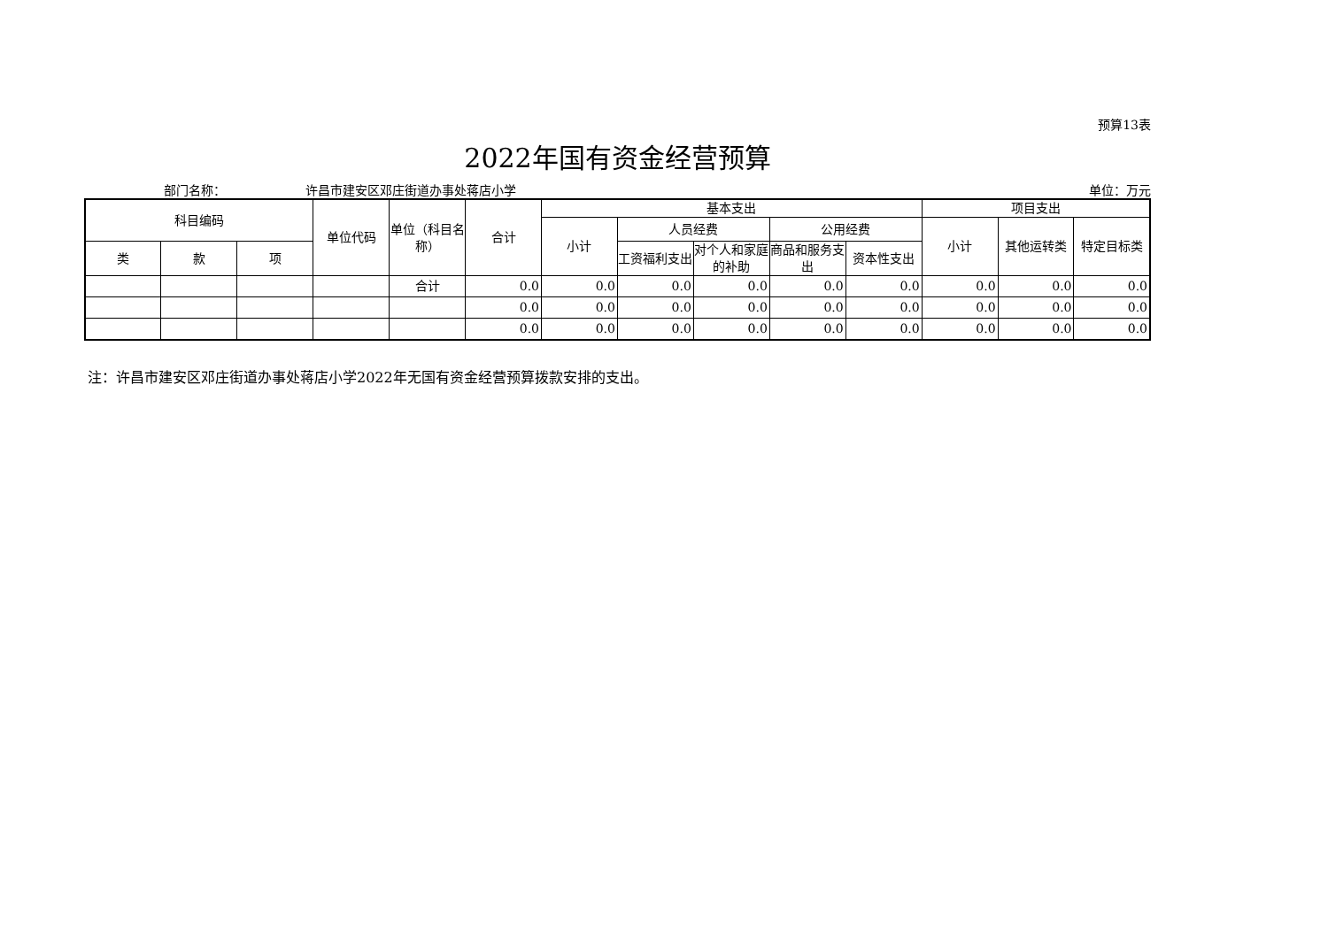预算13表
2022年国有资金经营预算
部门名称： 许昌市建安区邓庄街道办事处蒋店小学 单位：万元
| 科目编码 | | | 单位代码 | 单位（科目名称） | 合计 | 基本支出 | | | | | 项目支出 | | |
| --- | --- | --- | --- | --- | --- | --- | --- | --- | --- | --- | --- | --- | --- |
| | | | | | | 小计 | 人员经费 | | 公用经费 | | 小计 | 其他运转类 | 特定目标类 |
| 类 | 款 | 项 | | | | | 工资福利支出 | 对个人和家庭的补助 | 商品和服务支出 | 资本性支出 | | | |
| | | | | 合计 | 0.0 | 0.0 | 0.0 | 0.0 | 0.0 | 0.0 | 0.0 | 0.0 | 0.0 |
| | | | | | 0.0 | 0.0 | 0.0 | 0.0 | 0.0 | 0.0 | 0.0 | 0.0 | 0.0 |
| | | | | | 0.0 | 0.0 | 0.0 | 0.0 | 0.0 | 0.0 | 0.0 | 0.0 | 0.0 |
注：许昌市建安区邓庄街道办事处蒋店小学2022年无国有资金经营预算拨款安排的支出。